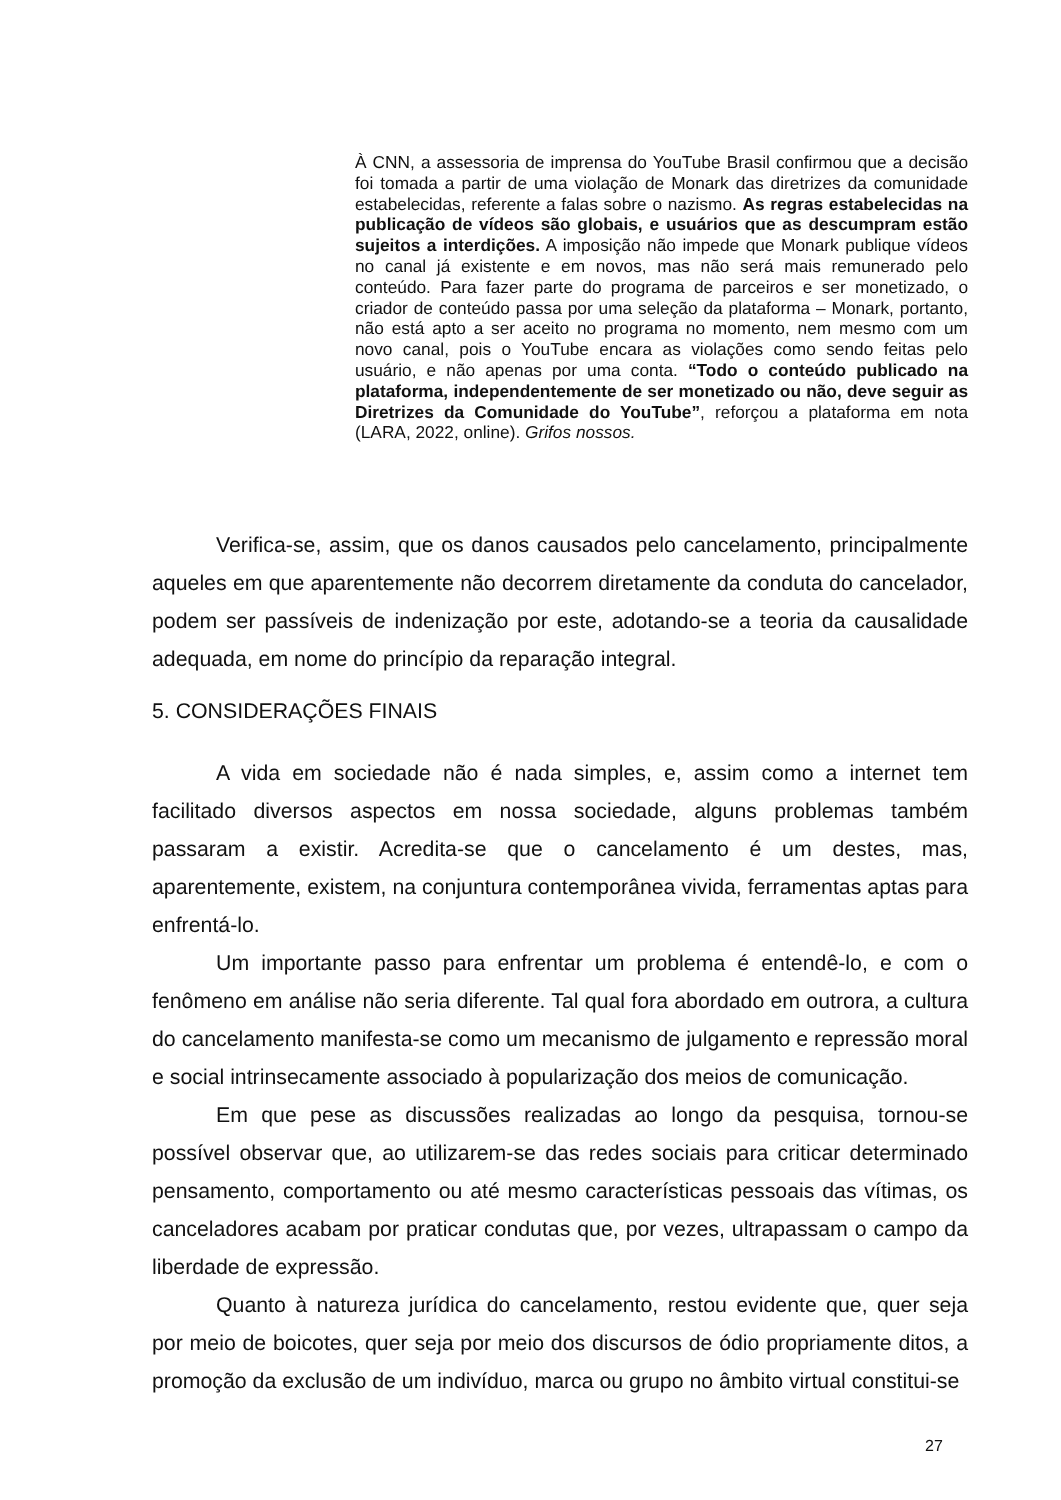À CNN, a assessoria de imprensa do YouTube Brasil confirmou que a decisão foi tomada a partir de uma violação de Monark das diretrizes da comunidade estabelecidas, referente a falas sobre o nazismo. As regras estabelecidas na publicação de vídeos são globais, e usuários que as descumpram estão sujeitos a interdições. A imposição não impede que Monark publique vídeos no canal já existente e em novos, mas não será mais remunerado pelo conteúdo. Para fazer parte do programa de parceiros e ser monetizado, o criador de conteúdo passa por uma seleção da plataforma – Monark, portanto, não está apto a ser aceito no programa no momento, nem mesmo com um novo canal, pois o YouTube encara as violações como sendo feitas pelo usuário, e não apenas por uma conta. “Todo o conteúdo publicado na plataforma, independentemente de ser monetizado ou não, deve seguir as Diretrizes da Comunidade do YouTube”, reforçou a plataforma em nota (LARA, 2022, online). Grifos nossos.
Verifica-se, assim, que os danos causados pelo cancelamento, principalmente aqueles em que aparentemente não decorrem diretamente da conduta do cancelador, podem ser passíveis de indenização por este, adotando-se a teoria da causalidade adequada, em nome do princípio da reparação integral.
5. CONSIDERAÇÕES FINAIS
A vida em sociedade não é nada simples, e, assim como a internet tem facilitado diversos aspectos em nossa sociedade, alguns problemas também passaram a existir. Acredita-se que o cancelamento é um destes, mas, aparentemente, existem, na conjuntura contemporânea vivida, ferramentas aptas para enfrentá-lo.
Um importante passo para enfrentar um problema é entendê-lo, e com o fenômeno em análise não seria diferente. Tal qual fora abordado em outrora, a cultura do cancelamento manifesta-se como um mecanismo de julgamento e repressão moral e social intrinsecamente associado à popularização dos meios de comunicação.
Em que pese as discussões realizadas ao longo da pesquisa, tornou-se possível observar que, ao utilizarem-se das redes sociais para criticar determinado pensamento, comportamento ou até mesmo características pessoais das vítimas, os canceladores acabam por praticar condutas que, por vezes, ultrapassam o campo da liberdade de expressão.
Quanto à natureza jurídica do cancelamento, restou evidente que, quer seja por meio de boicotes, quer seja por meio dos discursos de ódio propriamente ditos, a promoção da exclusão de um indivíduo, marca ou grupo no âmbito virtual constitui-se
27